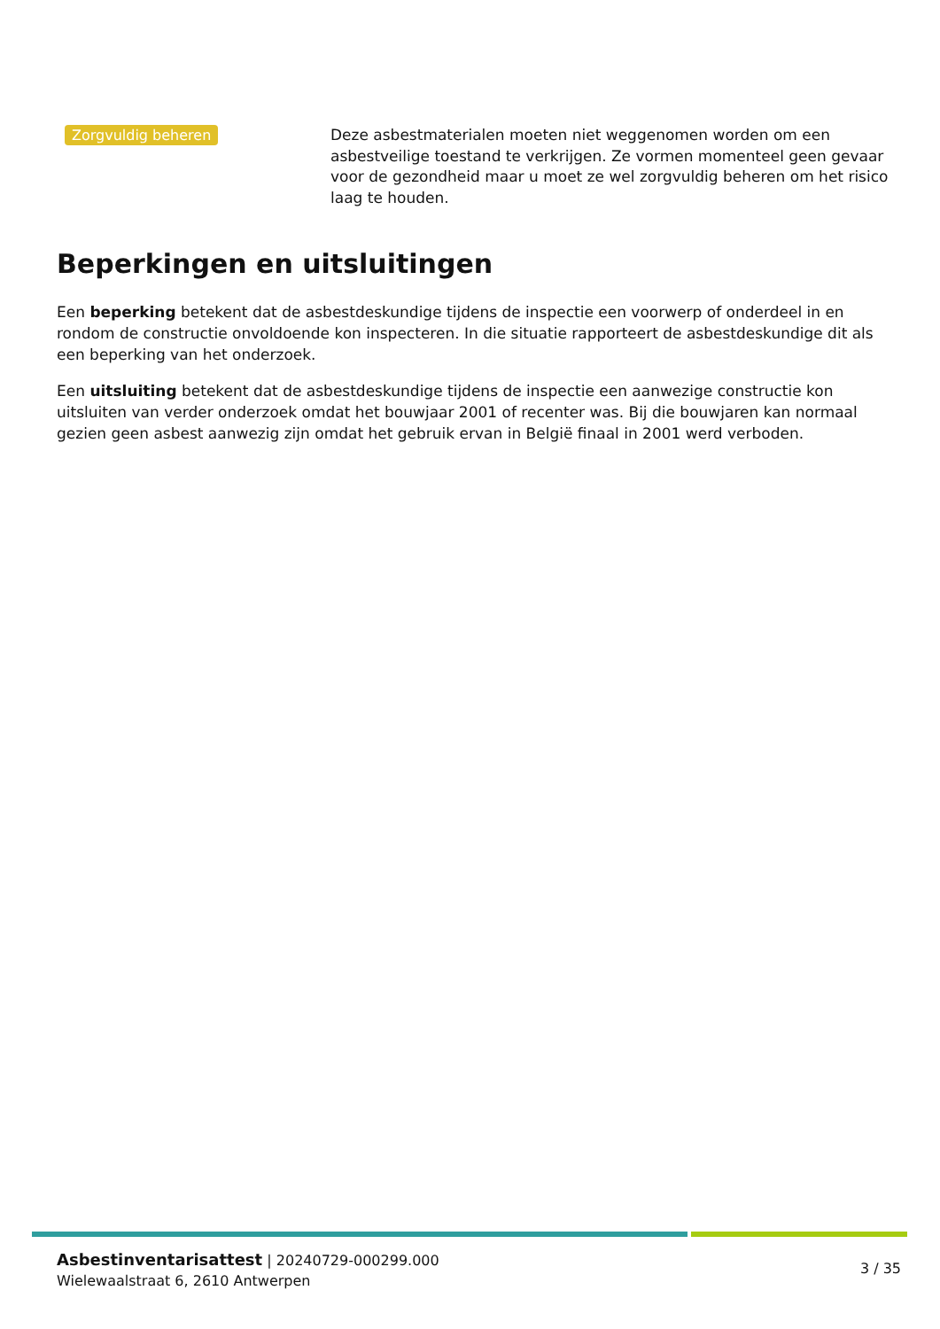Zorgvuldig beheren
Deze asbestmaterialen moeten niet weggenomen worden om een asbestveilige toestand te verkrijgen. Ze vormen momenteel geen gevaar voor de gezondheid maar u moet ze wel zorgvuldig beheren om het risico laag te houden.
Beperkingen en uitsluitingen
Een beperking betekent dat de asbestdeskundige tijdens de inspectie een voorwerp of onderdeel in en rondom de constructie onvoldoende kon inspecteren. In die situatie rapporteert de asbestdeskundige dit als een beperking van het onderzoek.
Een uitsluiting betekent dat de asbestdeskundige tijdens de inspectie een aanwezige constructie kon uitsluiten van verder onderzoek omdat het bouwjaar 2001 of recenter was. Bij die bouwjaren kan normaal gezien geen asbest aanwezig zijn omdat het gebruik ervan in België finaal in 2001 werd verboden.
Asbestinventarisattest | 20240729-000299.000
Wielewaalstraat 6, 2610 Antwerpen
3 / 35